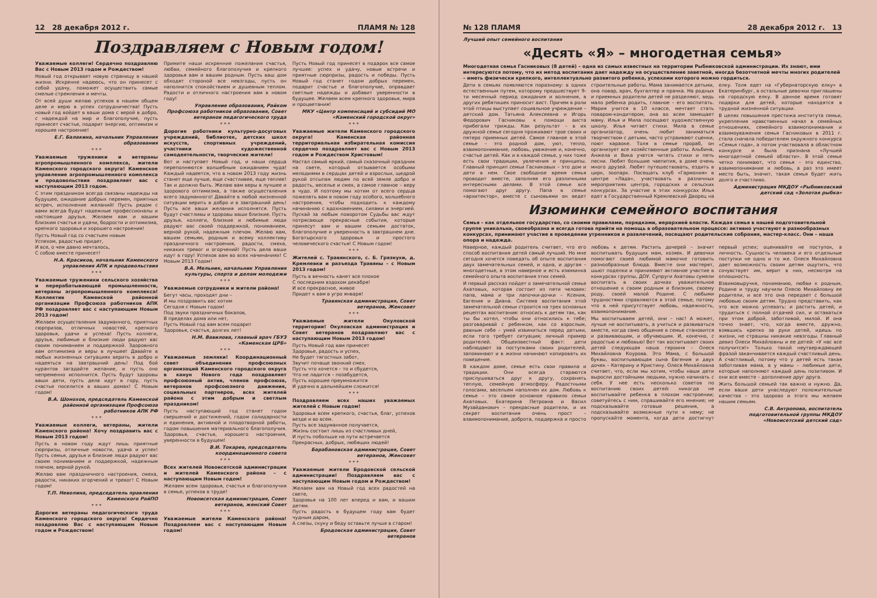12 28 декабря 2012 г. ПЛАМЯ № 128
Поздравляем с Новым годом!
Уважаемые коллеги! Сердечно поздравляю Вас с Новым 2013 годом и Рождеством!
Новый год открывает новую страницу в нашей жизни. Искренне надеюсь, что он принесет с собой удачу, поможет осуществить самые смелые стремления и мечты.
От всей души желаю успехов в нашем общем деле и верю в успех сотрудничества! Пусть новый год войдет в ваши дома с верой в добро, с надеждой на мир и благополучие, пусть принесет счастье, подарит энергию, оптимизм и хорошее настроение!
Е.Г. Балакина, начальник Управления образования
* * *
Уважаемые труженики и ветераны агропромышленного комплекса, жители Каменского городского округа! Каменское управление агропромышленного комплекса и продовольствия поздравляет вас с наступающим 2013 годом.
С этим праздником всегда связаны надежды на будущее, ожидание добрых перемен, приятных встреч, исполнение желаний! Пусть рядом с вами всегда будут надежные профессионалы и настоящие друзья. Желаем вам и вашим близким счастья и удачи, бодрости и оптимизма, крепкого здоровья и хорошего настроения!
Пусть Новый год со счастьем новым
Успехом, радостью придет,
И все, о чем давно мечталось,
С собою вместе принесет!
Н.А. Красиков, начальник Каменского управления АПК и продовольствия
* * *
Уважаемые труженики сельского хозяйства и перерабатывающей промышленности, ветераны агропромышленного комплекса! Коллектив Каменской районной организации Профсоюза работников АПК РФ поздравляет вас с наступающим Новым 2013 годом!
Желаем осуществления задуманного, приятных сюрпризов, отличных новостей, крепкого здоровья, удачи и успеха! Пусть коллеги, друзья, любимые и близкие люди радуют вас своим пониманием и поддержкой. Здоровного вам оптимизма и веры в лучшее! Давайте в любых жизненных ситуациях верить в добро и надеяться на завтрашний день! Под бой курантов загадайте желание, и пусть оно непременно исполнится. Пусть будут здоровы ваши дети, пусть дела идут в гору, пусть счастье поселится в ваших домах! С Новым годом!
В.А. Шонохов, председатель Каменской районной организации Профсоюза работников АПК РФ
* * *
Уважаемые коллеги, ветераны, жители Каменского района! Хочу поздравить вас с Новым 2013 годом!
Пусть в новом году ждут лишь приятные сюрпризы, отличные новости, удача и успех! Пусть семья, друзья и близкие люди радуют вас своим пониманием и поддержкой, надежным плечом, верной рукой.
Желаю вам праздничного настроения, смеха, радости, никаких огорчений и тревог! С Новым годом!
Т.П. Неволина, председатель правления Каменского РайПО
* * *
Дорогие ветераны педагогического труда Каменского городского округа! Сердечно поздравляю Вас с наступающим Новым годом и Рождеством!
Примите наши искренние пожелания счастья, любви, семейного благополучия и крепкого здоровья вам и вашим родным. Пусть ваш дом обходят стороной все невзгоды, пусть он наполнится спокойствием и душевным теплом. Радости и отличного настроения вам в новом году!
Управление образования, Райком Профсоюза работников образования, Совет ветеранов педагогического труда
* * *
Дорогие работники культурно-досуговых учреждений, библиотек, детских школ искусств, спортивных учреждений, участники художественной самодеятельности, творческие жители!
Вот и наступает Новый год, и наши сердца переполняются волшебным ожиданием чуда! Каждый надеется, что в новом 2013 году жизнь станет еще лучше, еще счастливее, еще теплее! Так и должно быть. Желаю вам веры в лучшее и здорового оптимизма, а также осуществления всего задуманного! Давайте в любой жизненной ситуации верить в добро и в завтрашний день! Пусть все ваши желания исполнятся. Пусть будут счастливы и здоровы ваши близкие. Пусть друзья, коллеги, близкие и любимые люди радуют вас своей поддержкой, пониманием, верной рукой, надежным плечом. Желаю вам, вашим семьям, родным и всему коллективу праздничного настроения, радости, смеха, никаких тревог и огорчений! Пусть дела ваши идут в гору! Успехов вам во всех начинаниях! С Новым 2013 Годом!
В.А. Мельник, начальник Управления культуры, спорта и делам молодежи
* * *
Уважаемые сотрудники и жители района!
Бегут часы, проходят дни –
И мы поздравить вас хотим
Сегодня с Новым годом!
Под звуки праздничных бокалов,
В пределах дома или нет,
Пусть Новый год вам всем подарит
Здоровья, счастья, долгих лет!
Н.М. Вавилова, главный врач ГБУЗ «Каменская ЦРБ»
* * *
Уважаемые земляки! Координационный совет объединения профсоюзных организаций Каменского городского округа в канун Нового года поздравляет профсоюзный актив, членов профсоюза, ветеранов профсоюзного движения, социальных партнеров, всех жителей района с этим добрым и светлым праздником!
Пусть наступающий год станет годом свершений и достижений, годом солидарности и единения, активной и плодотворной работы, годом повышения материального благополучия. Здоровья, счастья, хорошего настроения, уверенности в будущем!
В.И. Токарев, председатель координационного совета
* * *
Всех жителей Новоисетской администрации и жителей Каменского района – с наступающим Новым годом!
Желаем всем здоровья, счастья и благополучия в семье, успехов в труде!
Новоисетская администрация, Совет ветеранов, женский Совет
* * *
Уважаемые жители Каменского района! Поздравляем вас с наступающим Новым годом!
Пусть Новый год принесет в подарок все самое лучшее: успех и удачу, новые встречи и приятные сюрпризы, радость и победы. Пусть Новый год станет годом добрых перемен, подарит счастье и благополучие, оправдает светлые надежды и добавит уверенности в будущее. Желаем всем крепкого здоровья, мира и процветания!
МКУ «Центр компенсаций и субсидий МО «Каменский городской округ»
* * *
Уважаемые жители Каменского городского округа! Каменская районная территориальная избирательная комиссия сердечно поздравляет вас с Новым 2013 годом и Рождеством Христовым!
Настал самый яркий, самый сказочный праздник на свете, который отзывается особыми мелодиями в сердцах детей и взрослых, щедрой рукой отсыпая людям по всей земле добро и радость, веселье и смех, а самое главное – веру в чудо. И поэтому мы хотим от всего сердца пожелать вам в новом году особого, волшебного настроения, чтобы подходить к каждому начинанию с вдохновением, силами и энергией. Пускай за любым поворотом Судьбы вас ждут потрясающе прекрасные события, которые принесут вам и вашим семьям достаток, благополучие и уверенность в завтрашнем дне. Богатырского здоровья и простого человеческого счастья! С Новым годом!
* * *
Жителей с. Травянского, с. Б. Грязнухи, д. Кремлевки и разъезда Травяны – с Новым 2013 годом!
Пусть в вечность канет все плохое
С последним вздохом декабря!
И все прекрасное, живое
Придет к вам в угро января!
Травянская администрация, Совет ветеранов, Женсовет
* * *
Уважаемые жители Окуловской территории! Окуловская администрация и Совет ветеранов поздравляют вас с наступающим Новым 2013 годом!
Пусть Новый год вам принесет
Здоровье, радость и успех,
Не будет тягостных забот,
Звучит почаще звонкий смех.
Пусть что хочется – то и сбудется,
Что не ладится – позабудется,
Пусть хорошее преумножится
И удачно в дальнейшем сложится!
* * *
Поздравляем всех наших уважаемых жителей с Новым годом!
Здоровья всем крепкого, счастья, благ, успехов везде и во всем.
Пусть все задуманное получается,
Жизнь состоит лишь из счастливых дней,
И пусть побольше на пути встречается
Прекрасных, добрых, любящих людей!
Барабановская администрация, Совет ветеранов, Женсовет
* * *
Уважаемые жители Бродовской сельской администрации! Поздравляем вас с наступающим Новым годом и Рождеством!
Желаем вам на Новый год всех радостей на свете,
Здоровья на 100 лет вперед и вам, и вашим детям.
Пусть радость в будущем году вам будет чудным даром,
А слезы, скуку и беду оставьте лучше в старом!
Бродовская администрация, Совет ветеранов
№ 128 ПЛАМЯ 28 декабря 2012 г. 13
Лучший опыт семейного воспитания
«Десять «Я» – многодетная семья»
Многодетная семья Гасниковых (8 детей) – одна из самых известных на территории Рыбниковской администрации. Их знают, ими интересуются потому, что их метод воспитания дает надежду на осуществление заветной, иногда безотчетной мечты многих родителей – иметь физически крепкого, интеллектуально развитого ребенка, успехами которого можно гордиться.
Дети в семьях появляются поразному: в одних естественным путем, которому предшествует 9-ти месячный период ожидания и волнения, в других ребятишек приносит аист. Причем в роли этой птицы выступает социальное учреждение – детский дом. Татьяна Алексеевна и Игорь Федорович Гасниковы к помощи аиста прибегали трижды. Как результат – в их дружной семье сегодня проживают трое своих и пятеро приемных детей. Самое главное в этой семье – это родной дом, уют, тепло, взаимопонимание, любовь, уважение и, конечно, счастье детей. Как и в каждой семье, у них тоже есть свои традиции, увлечения и принципы. Главный принцип семьи Гасниковых – это дом и дети в нем. Свое свободное время семья проводит вместе, заполняя его различными интересными делами. В этой семье все помогают друг другу. Папа в семье «архитектор», вместе с сыновьями он ведет строительные работы. Мама занимается детьми, она повар, врач, бухгалтер и прачка. На родных и приемных родители детей не разделяют, ведь мало ребенка родить, главное – его воспитать. Мария учится в 10 классе, мечтает стать поваром-кондитером, она во всем замещает маму. Илья и Мила посещают художественную школу. Илья читает стихи. Мила в семье организатор, очень любит заниматься творчеством с детьми, часто устраивают сценки, поют караоке. Толя в семье прораб, он организует все хозяйственные работы. Альбина, Анжела и Вика учатся читать стихи и петь песни. Любят большие чаепития, в доме очень много друзей. Любят путешествовать, ездить в цирк, зоопарк. Посещать клуб «Гармония» в центре «Лада», участвовать в различных мероприятиях центра, городских и сельских конкурсах. За участие в этих конкурсах Илья едет в Государственный Кремлевский Дворец на елку. Толя едет на «Губернаторскую елку» в Екатеринбург, а остальные девочки приглашены на городскую елку. В данное время готовят подарки для детей, которые находятся в трудной жизненной ситуации.
В целях повышения престижа института семьи, укрепления нравственных начал в семейных отношениях, семейного взаимопонимания и взаимоуважения семья Гасниковых в 2011 г. стала сначала победителем окружного конкурса «Семья года», а потом участвовала в областном конкурсе и была признана «Лучшей многодетной семьей области». В этой семье четко понимают, что семья – это единство, взаимопонимание и любовь, а раз это имеет место быть, значит, такая семья будет жить долго и счастливо.
Администрация МКДОУ «Рыбниковский детский сад «Золотая рыбка»
Изюминки семейного воспитания
Семья – как отдельное государство, со своими правилами, порядками, иерархией власти. Каждая семья в нашей подготовительной группе уникальна, своеобразна и всегда готова прийти на помощь в образовательном процессе: активно участвуют в разнообразных конкурсах, принимают участие в проведении утренников и развлечений, посещают родительские собрания, мастер-класс. Они – наша опора и надежда.
Наверное, каждый родитель считает, что его способ воспитания детей самый лучший. Но мне сегодня хочется поведать об опыте воспитания двух замечательных семей, и одна, и другая – многодетные, в этом наверное и есть изюминка семейного опыта воспитания этих семей.
И первый рассказ пойдет о замечательной семье Ахатовых, которая состоит из пяти человек: папа, мама и три лапочки-дочки – Ксения, Евгения и Диана. Система воспитания этой замечательной семьи строится на трех основных рецептах воспитания: относись к детям так, как ты бы хотел, чтобы они относились к тебе; разговаривай с ребенком, как со взрослым, равным себе – умей извиниться перед детьми, если того требует ситуация; личный пример родителей. Общеизвестный факт: дети наблюдают за поступками своих родителей, запоминают и в жизни начинают копировать их поведение.
В каждом доме, семье есть свои правила и традиции. Они всегда стараются прислушиваться друг к другу, сохранять теплую, семейную атмосферу. Радостными голосами, весельем наполнен их дом. Любовь к семье – это самое основное правило семьи Ахатовых. Екатерина Петровна и Васил Музайданович – прекрасные родители, и их секрет воспитания очень прост – взаимопонимание, доброта, поддержка и просто любовь к детям. Растить дочерей – значит воспитывать будущих мам, хозяек. И девочки помогают своей любимой мамочке готовить разнообразные блюда. Вместе они мастерят, шьют поделки и принимают активное участие в конкурсах группы, ДОУ. Супруги Ахатовы сумели воспитать в своих дочках уважительное отношение к своим родным и близким, своему роду, своей малой Родине. С любыми трудностями справляются в этой семье, потому что в ней присутствует любовь, надежность, взаимопонимание.
Мы воспитываем детей, они – нас! А может, лучше не воспитывать, а учиться и развиваться вместе, когда само общение в семье становится и развивающим, и обучающим. И, конечно, с радостью и любовью! Вот так воспитывает своих детей следующая наша героиня – Олеся Михайловна Коурова. Это Мама, с большой буквы, воспитывающая сына Евгения и двух дочек – Катерину и Кристину. Олеся Михайловна считает, что, если мы хотим, чтобы наши дети выросли достойными людьми, нужно начинать с себя. У нее есть несколько советов по воспитанию своих детей: никогда не воспитывайте ребенка в плохом настроении; советуйтесь с ним, спрашивайте его мнение; не подсказывайте готовые решения, а подсказывайте возможные пути к нему; не пропускайте момента, когда дети достигнут первый успех; оценивайте не поступок, а личность. Сущность человека и его отдельные поступки не одно и то же. Олеся Михайловна дает возможность своим детям ощутить, что сочувствует им, верит в них, несмотря на оплошность.
Взаимовыручке, пониманию, любви к родным, Родине и труду научили Олесю Михайловну ее родители, и все это она передает с большой любовью своим детям. Трудно представить, как это все можно успевать: и растить детей, и трудиться с полной отдачей сил, и оставаться при этом доброй, заботливой, милой. И она точно знает, что, когда вместе, дружно, взявшись крепко за руки детей, идешь по жизни, не страшны никакие невзгоды. Главный девиз Олеси Михайловны и ее детей: «У нас все получится!» Только такой неутверждающей фразой заканчивается каждый счастливый день. А счастливый, потому что у детей есть такая заботливая мама, а у мамы – любимые дети, которые наполняют каждый день позитивом. И они все вместе – дополнение друг друга.
Жить большой семьей так важно и нужно. Да, если ваши дети унаследуют положительные качества – это здорово и этого мы желаем нашим семьям.
С.В. Антропова, воспитатель подготовительной группы МКДОУ «Новоисетский детский сад»